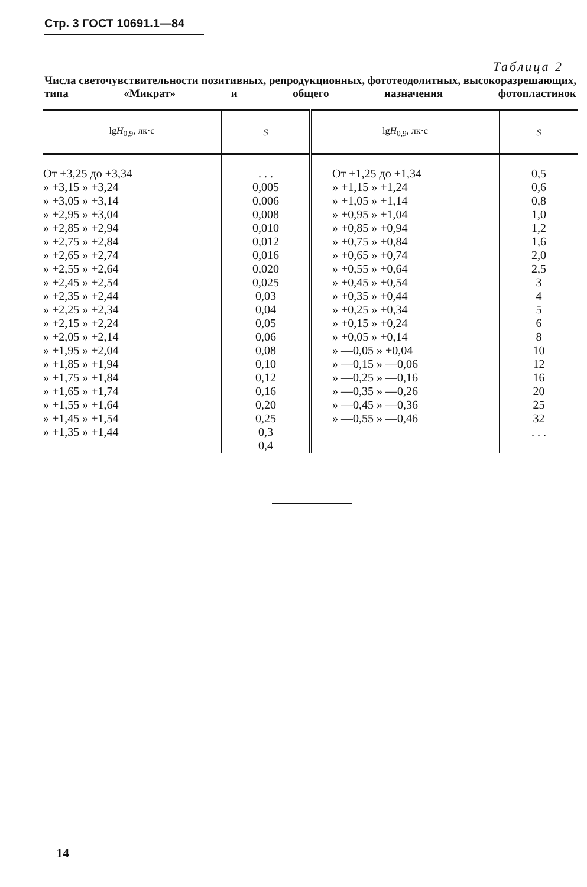Стр. 3 ГОСТ 10691.1—84
Таблица 2
Числа светочувствительности позитивных, репродукционных, фототеодолитных, высокоразрешающих, типа «Микрат» и общего назначения фотопластинок
| lg H<sub>0,9</sub>, лк·с | S | lg H<sub>0,9</sub>, лк·с | S |
| --- | --- | --- | --- |
| От +3,25 до +3,34 » +3,15 » +3,24 » +3,05 » +3,14 » +2,95 » +3,04 » +2,85 » +2,94 » +2,75 » +2,84 » +2,65 » +2,74 » +2,55 » +2,64 » +2,45 » +2,54 » +2,35 » +2,44 » +2,25 » +2,34 » +2,15 » +2,24 » +2,05 » +2,14 » +1,95 » +2,04 » +1,85 » +1,94 » +1,75 » +1,84 » +1,65 » +1,74 » +1,55 » +1,64 » +1,45 » +1,54 » +1,35 » +1,44 | . . . 0,005 0,006 0,008 0,010 0,012 0,016 0,020 0,025 0,03 0,04 0,05 0,06 0,08 0,10 0,12 0,16 0,20 0,25 0,3 0,4 | От +1,25 до +1,34 » +1,15 » +1,24 » +1,05 » +1,14 » +0,95 » +1,04 » +0,85 » +0,94 » +0,75 » +0,84 » +0,65 » +0,74 » +0,55 » +0,64 » +0,45 » +0,54 » +0,35 » +0,44 » +0,25 » +0,34 » +0,15 » +0,24 » +0,05 » +0,14 » —0,05 » +0,04 » —0,15 » —0,06 » —0,25 » —0,16 » —0,35 » —0,26 » —0,45 » —0,36 » —0,55 » —0,46 | 0,5 0,6 0,8 1,0 1,2 1,6 2,0 2,5 3 4 5 6 8 10 12 16 20 25 32 . . . |
14